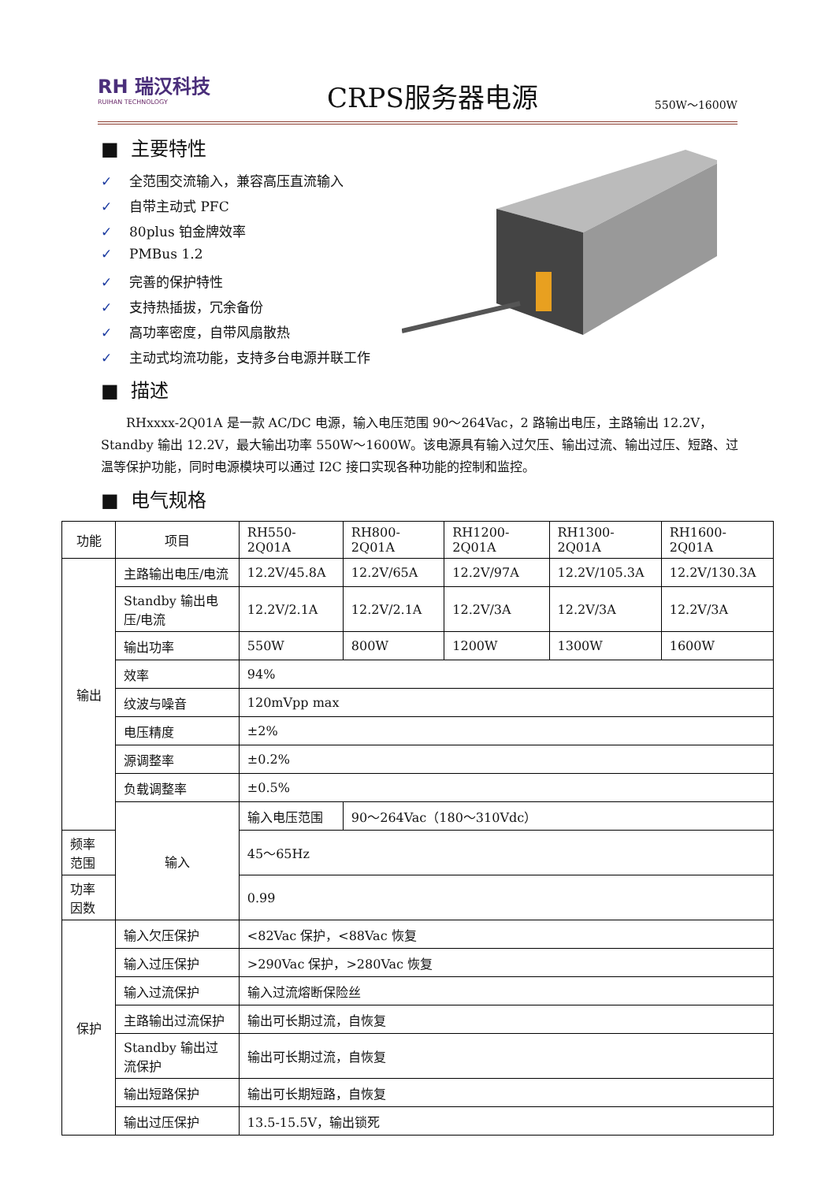RH 瑞汉科技
RUIHAN TECHNOLOGY
CRPS服务器电源
550W～1600W
■ 主要特性
✓ 全范围交流输入，兼容高压直流输入
✓ 自带主动式 PFC
✓ 80plus 铂金牌效率
✓ PMBus 1.2
✓ 完善的保护特性
✓ 支持热插拔，冗余备份
✓ 高功率密度，自带风扇散热
✓ 主动式均流功能，支持多台电源并联工作
■ 描述
RHxxxx-2Q01A 是一款 AC/DC 电源，输入电压范围 90～264Vac，2 路输出电压，主路输出 12.2V，Standby 输出 12.2V，最大输出功率 550W～1600W。该电源具有输入过欠压、输出过流、输出过压、短路、过温等保护功能，同时电源模块可以通过 I2C 接口实现各种功能的控制和监控。
■ 电气规格
| 功能 | 项目 | RH550-2Q01A | RH800-2Q01A | RH1200-2Q01A | RH1300-2Q01A | RH1600-2Q01A |
| --- | --- | --- | --- | --- | --- | --- |
| 输出 | 主路输出电压/电流 | 12.2V/45.8A | 12.2V/65A | 12.2V/97A | 12.2V/105.3A | 12.2V/130.3A |
| | Standby 输出电压/电流 | 12.2V/2.1A | 12.2V/2.1A | 12.2V/3A | 12.2V/3A | 12.2V/3A |
| | 输出功率 | 550W | 800W | 1200W | 1300W | 1600W |
| | 效率 | 94% | | | | |
| | 纹波与噪音 | 120mVpp max | | | | |
| | 电压精度 | ±2% | | | | |
| | 源调整率 | ±0.2% | | | | |
| | 负载调整率 | ±0.5% | | | | |
| | 输入 | 输入电压范围 | 90～264Vac（180～310Vdc） | | | |
| 频率范围 | | 45～65Hz | | | | |
| 功率因数 | | 0.99 | | | | |
| 保护 | 输入欠压保护 | <82Vac 保护，<88Vac 恢复 | | | | |
| | 输入过压保护 | >290Vac 保护，>280Vac 恢复 | | | | |
| | 输入过流保护 | 输入过流熔断保险丝 | | | | |
| | 主路输出过流保护 | 输出可长期过流，自恢复 | | | | |
| | Standby 输出过流保护 | 输出可长期过流，自恢复 | | | | |
| | 输出短路保护 | 输出可长期短路，自恢复 | | | | |
| | 输出过压保护 | 13.5-15.5V，输出锁死 | | | | |